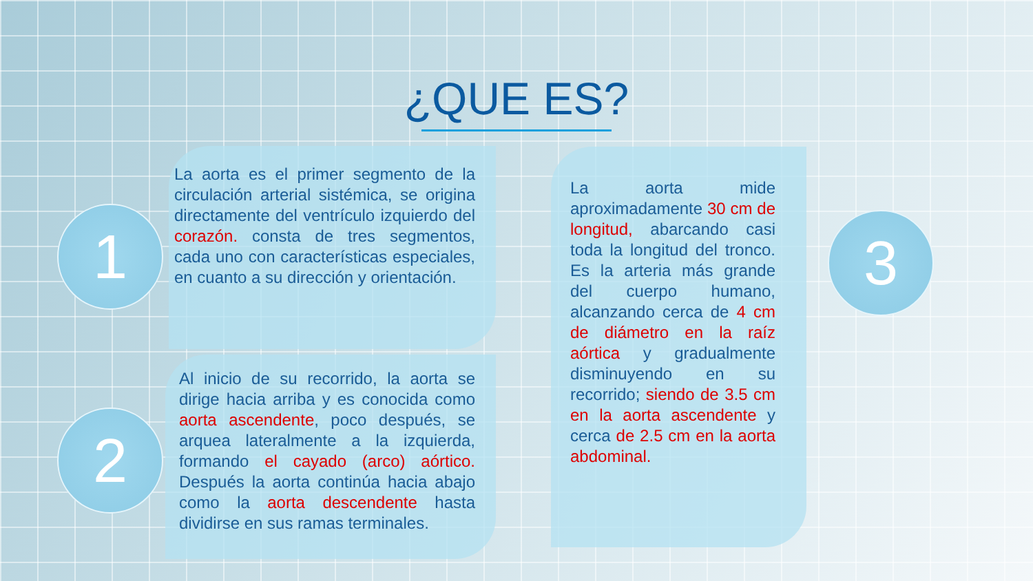¿QUE ES?
1
2
3
La aorta es el primer segmento de la circulación arterial sistémica, se origina directamente del ventrículo izquierdo del corazón. consta de tres segmentos, cada uno con características especiales, en cuanto a su dirección y orientación.
Al inicio de su recorrido, la aorta se dirige hacia arriba y es conocida como aorta ascendente, poco después, se arquea lateralmente a la izquierda, formando el cayado (arco) aórtico. Después la aorta continúa hacia abajo como la aorta descendente hasta dividirse en sus ramas terminales.
La aorta mide aproximadamente 30 cm de longitud, abarcando casi toda la longitud del tronco. Es la arteria más grande del cuerpo humano, alcanzando cerca de 4 cm de diámetro en la raíz aórtica y gradualmente disminuyendo en su recorrido; siendo de 3.5 cm en la aorta ascendente y cerca de 2.5 cm en la aorta abdominal.